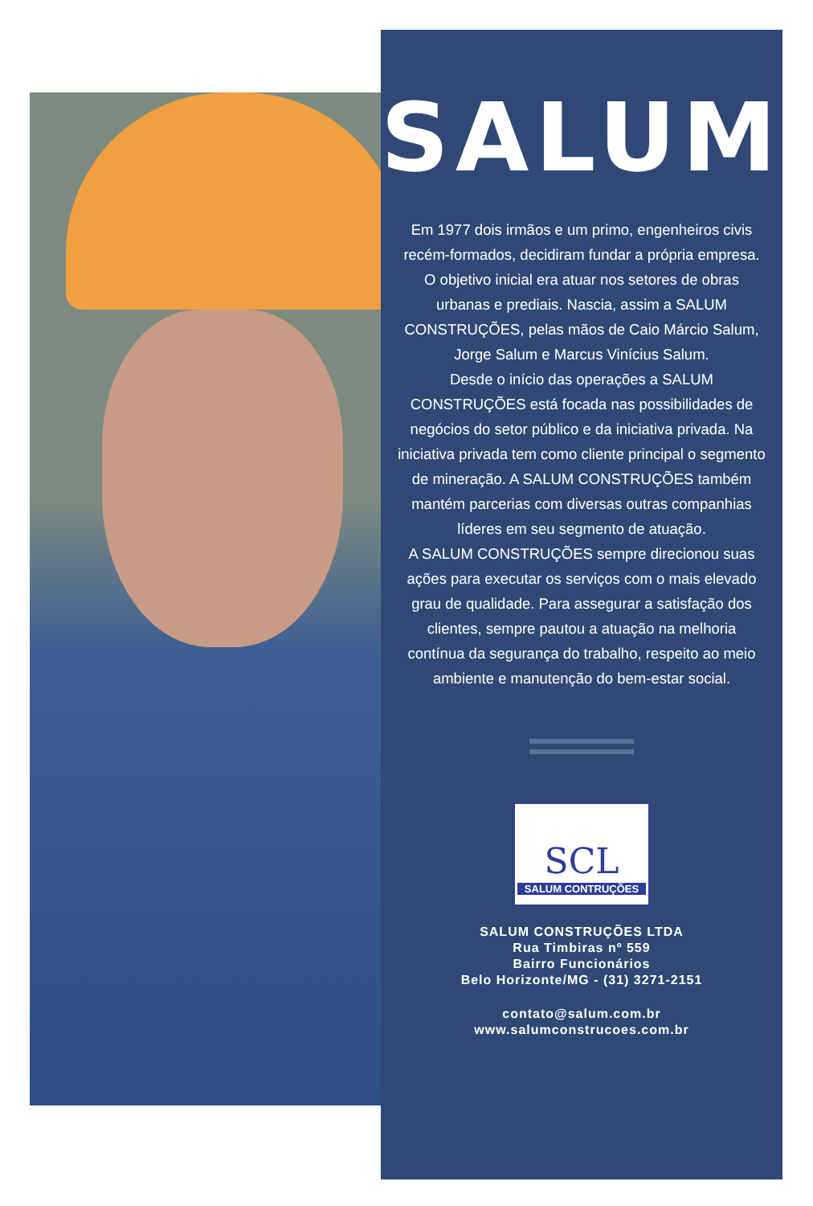SALUM
Em 1977 dois irmãos e um primo, engenheiros civis recém-formados, decidiram fundar a própria empresa. O objetivo inicial era atuar nos setores de obras urbanas e prediais. Nascia, assim a SALUM CONSTRUÇÕES, pelas mãos de Caio Márcio Salum, Jorge Salum e Marcus Vinícius Salum.
Desde o início das operações a SALUM CONSTRUÇÕES está focada nas possibilidades de negócios do setor público e da iniciativa privada. Na iniciativa privada tem como cliente principal o segmento de mineração. A SALUM CONSTRUÇÕES também mantém parcerias com diversas outras companhias líderes em seu segmento de atuação.
A SALUM CONSTRUÇÕES sempre direcionou suas ações para executar os serviços com o mais elevado grau de qualidade. Para assegurar a satisfação dos clientes, sempre pautou a atuação na melhoria contínua da segurança do trabalho, respeito ao meio ambiente e manutenção do bem-estar social.
SCL
SALUM CONTRUÇÕES
SALUM CONSTRUÇÕES LTDA
Rua Timbiras nº 559
Bairro Funcionários
Belo Horizonte/MG - (31) 3271-2151
contato@salum.com.br
www.salumconstrucoes.com.br